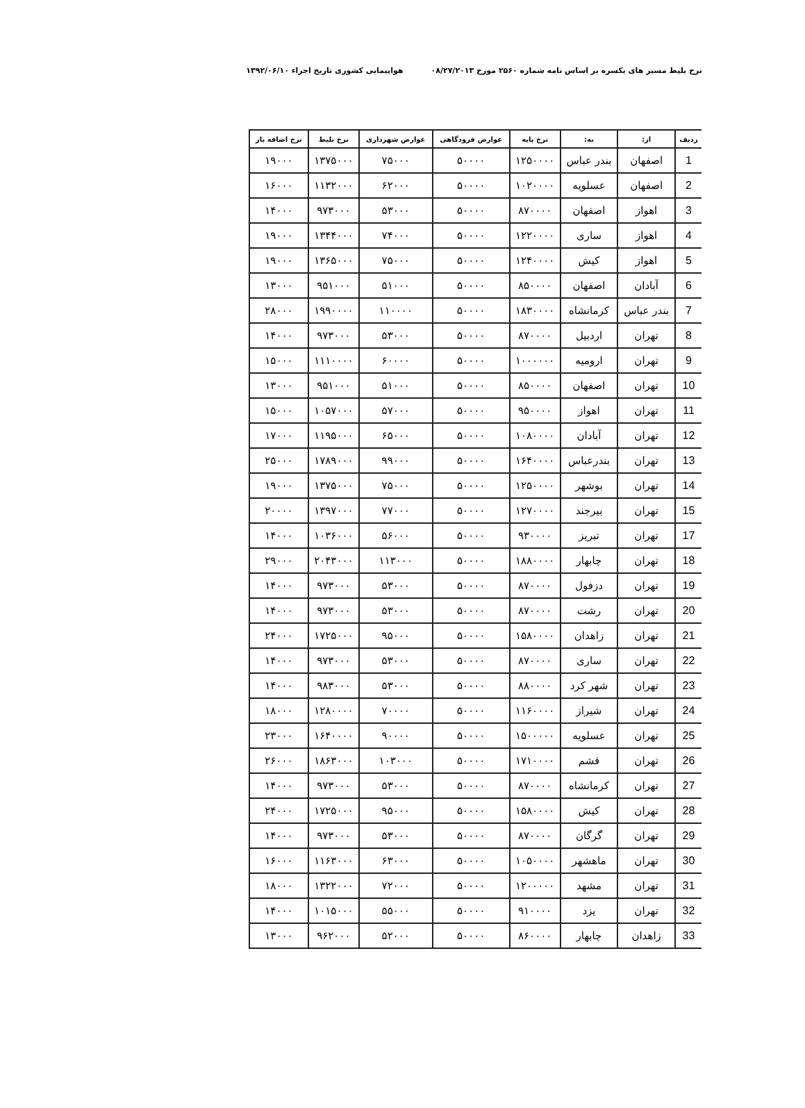نرخ بلیط مسیر های یکسره بر اساس نامه شماره ۲۵۶۰ مورخ ۰۸/۲۷/۲۰۱۳ هواپیمایی کشوری تاریخ اجراء ۱۳۹۲/۰۶/۱۰
| ردیف | از: | به: | نرخ پایه | عوارض فرودگاهی | عوارض شهرداری | نرخ بلیط | نرخ اضافه بار |
| --- | --- | --- | --- | --- | --- | --- | --- |
| 1 | اصفهان | بندر عباس | ۱۲۵۰۰۰۰ | ۵۰۰۰۰ | ۷۵۰۰۰ | ۱۳۷۵۰۰۰ | ۱۹۰۰۰ |
| 2 | اصفهان | عسلویه | ۱۰۲۰۰۰۰ | ۵۰۰۰۰ | ۶۲۰۰۰ | ۱۱۳۲۰۰۰ | ۱۶۰۰۰ |
| 3 | اهواز | اصفهان | ۸۷۰۰۰۰ | ۵۰۰۰۰ | ۵۳۰۰۰ | ۹۷۳۰۰۰ | ۱۴۰۰۰ |
| 4 | اهواز | ساری | ۱۲۲۰۰۰۰ | ۵۰۰۰۰ | ۷۴۰۰۰ | ۱۳۴۴۰۰۰ | ۱۹۰۰۰ |
| 5 | اهواز | کیش | ۱۲۴۰۰۰۰ | ۵۰۰۰۰ | ۷۵۰۰۰ | ۱۳۶۵۰۰۰ | ۱۹۰۰۰ |
| 6 | آبادان | اصفهان | ۸۵۰۰۰۰ | ۵۰۰۰۰ | ۵۱۰۰۰ | ۹۵۱۰۰۰ | ۱۳۰۰۰ |
| 7 | بندر عباس | کرمانشاه | ۱۸۳۰۰۰۰ | ۵۰۰۰۰ | ۱۱۰۰۰۰ | ۱۹۹۰۰۰۰ | ۲۸۰۰۰ |
| 8 | تهران | اردبیل | ۸۷۰۰۰۰ | ۵۰۰۰۰ | ۵۳۰۰۰ | ۹۷۳۰۰۰ | ۱۴۰۰۰ |
| 9 | تهران | ارومیه | ۱۰۰۰۰۰۰ | ۵۰۰۰۰ | ۶۰۰۰۰ | ۱۱۱۰۰۰۰ | ۱۵۰۰۰ |
| 10 | تهران | اصفهان | ۸۵۰۰۰۰ | ۵۰۰۰۰ | ۵۱۰۰۰ | ۹۵۱۰۰۰ | ۱۳۰۰۰ |
| 11 | تهران | اهواز | ۹۵۰۰۰۰ | ۵۰۰۰۰ | ۵۷۰۰۰ | ۱۰۵۷۰۰۰ | ۱۵۰۰۰ |
| 12 | تهران | آبادان | ۱۰۸۰۰۰۰ | ۵۰۰۰۰ | ۶۵۰۰۰ | ۱۱۹۵۰۰۰ | ۱۷۰۰۰ |
| 13 | تهران | بندرعباس | ۱۶۴۰۰۰۰ | ۵۰۰۰۰ | ۹۹۰۰۰ | ۱۷۸۹۰۰۰ | ۲۵۰۰۰ |
| 14 | تهران | بوشهر | ۱۲۵۰۰۰۰ | ۵۰۰۰۰ | ۷۵۰۰۰ | ۱۳۷۵۰۰۰ | ۱۹۰۰۰ |
| 15 | تهران | بیرجند | ۱۲۷۰۰۰۰ | ۵۰۰۰۰ | ۷۷۰۰۰ | ۱۳۹۷۰۰۰ | ۲۰۰۰۰ |
| 17 | تهران | تبریز | ۹۳۰۰۰۰ | ۵۰۰۰۰ | ۵۶۰۰۰ | ۱۰۳۶۰۰۰ | ۱۴۰۰۰ |
| 18 | تهران | چابهار | ۱۸۸۰۰۰۰ | ۵۰۰۰۰ | ۱۱۳۰۰۰ | ۲۰۴۳۰۰۰ | ۲۹۰۰۰ |
| 19 | تهران | دزفول | ۸۷۰۰۰۰ | ۵۰۰۰۰ | ۵۳۰۰۰ | ۹۷۳۰۰۰ | ۱۴۰۰۰ |
| 20 | تهران | رشت | ۸۷۰۰۰۰ | ۵۰۰۰۰ | ۵۳۰۰۰ | ۹۷۳۰۰۰ | ۱۴۰۰۰ |
| 21 | تهران | زاهدان | ۱۵۸۰۰۰۰ | ۵۰۰۰۰ | ۹۵۰۰۰ | ۱۷۲۵۰۰۰ | ۲۴۰۰۰ |
| 22 | تهران | ساری | ۸۷۰۰۰۰ | ۵۰۰۰۰ | ۵۳۰۰۰ | ۹۷۳۰۰۰ | ۱۴۰۰۰ |
| 23 | تهران | شهر کرد | ۸۸۰۰۰۰ | ۵۰۰۰۰ | ۵۳۰۰۰ | ۹۸۳۰۰۰ | ۱۴۰۰۰ |
| 24 | تهران | شیراز | ۱۱۶۰۰۰۰ | ۵۰۰۰۰ | ۷۰۰۰۰ | ۱۲۸۰۰۰۰ | ۱۸۰۰۰ |
| 25 | تهران | عسلویه | ۱۵۰۰۰۰۰ | ۵۰۰۰۰ | ۹۰۰۰۰ | ۱۶۴۰۰۰۰ | ۲۳۰۰۰ |
| 26 | تهران | قشم | ۱۷۱۰۰۰۰ | ۵۰۰۰۰ | ۱۰۳۰۰۰ | ۱۸۶۳۰۰۰ | ۲۶۰۰۰ |
| 27 | تهران | کرمانشاه | ۸۷۰۰۰۰ | ۵۰۰۰۰ | ۵۳۰۰۰ | ۹۷۳۰۰۰ | ۱۴۰۰۰ |
| 28 | تهران | کیش | ۱۵۸۰۰۰۰ | ۵۰۰۰۰ | ۹۵۰۰۰ | ۱۷۲۵۰۰۰ | ۲۴۰۰۰ |
| 29 | تهران | گرگان | ۸۷۰۰۰۰ | ۵۰۰۰۰ | ۵۳۰۰۰ | ۹۷۳۰۰۰ | ۱۴۰۰۰ |
| 30 | تهران | ماهشهر | ۱۰۵۰۰۰۰ | ۵۰۰۰۰ | ۶۳۰۰۰ | ۱۱۶۳۰۰۰ | ۱۶۰۰۰ |
| 31 | تهران | مشهد | ۱۲۰۰۰۰۰ | ۵۰۰۰۰ | ۷۲۰۰۰ | ۱۳۲۲۰۰۰ | ۱۸۰۰۰ |
| 32 | تهران | یزد | ۹۱۰۰۰۰ | ۵۰۰۰۰ | ۵۵۰۰۰ | ۱۰۱۵۰۰۰ | ۱۴۰۰۰ |
| 33 | زاهدان | چابهار | ۸۶۰۰۰۰ | ۵۰۰۰۰ | ۵۲۰۰۰ | ۹۶۲۰۰۰ | ۱۳۰۰۰ |